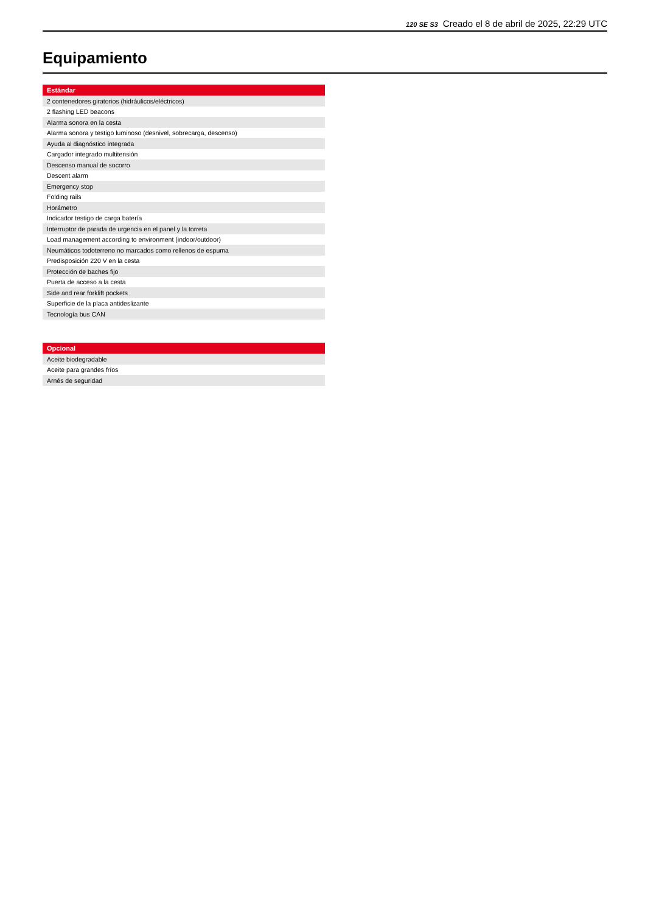120 SE S3 Creado el 8 de abril de 2025, 22:29 UTC
Equipamiento
| Estándar |
| --- |
| 2 contenedores giratorios (hidráulicos/eléctricos) |
| 2 flashing LED beacons |
| Alarma sonora en la cesta |
| Alarma sonora y testigo luminoso (desnivel, sobrecarga, descenso) |
| Ayuda al diagnóstico integrada |
| Cargador integrado multitensión |
| Descenso manual de socorro |
| Descent alarm |
| Emergency stop |
| Folding rails |
| Horámetro |
| Indicador testigo de carga batería |
| Interruptor de parada de urgencia en el panel y la torreta |
| Load management according to environment (indoor/outdoor) |
| Neumáticos todoterreno no marcados como rellenos de espuma |
| Predisposición 220 V en la cesta |
| Protección de baches fijo |
| Puerta de acceso a la cesta |
| Side and rear forklift pockets |
| Superficie de la placa antideslizante |
| Tecnología bus CAN |
| Opcional |
| --- |
| Aceite biodegradable |
| Aceite para grandes fríos |
| Arnés de seguridad |